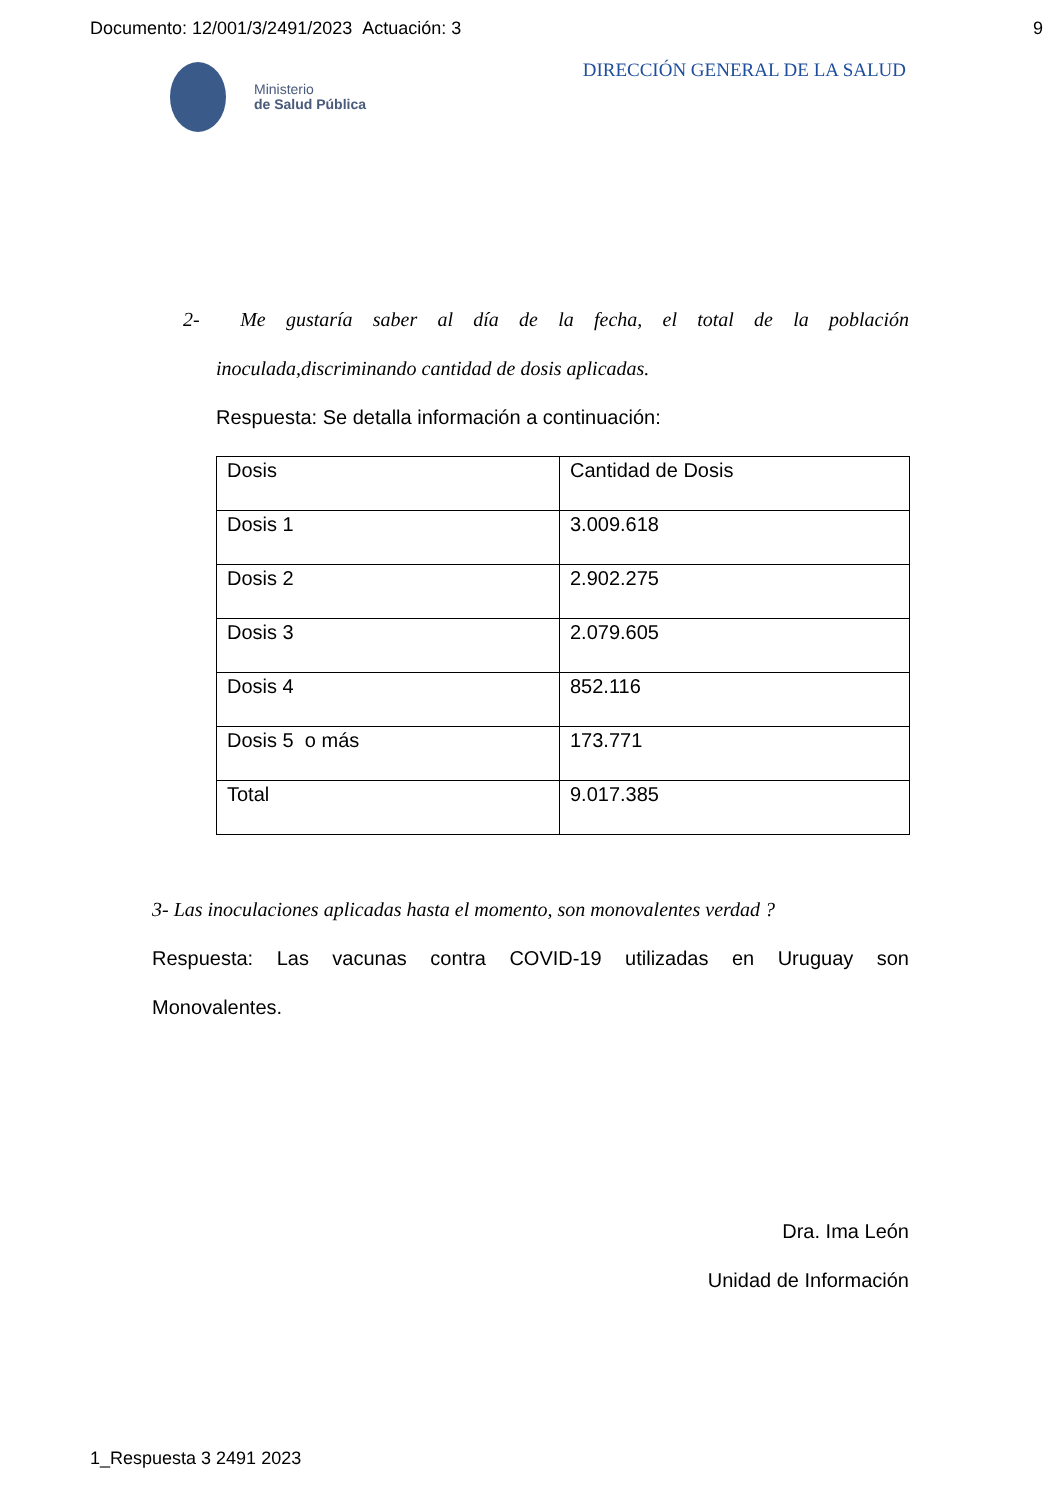Documento: 12/001/3/2491/2023 Actuación: 3 9
Ministerio
de Salud Pública
DIRECCIÓN GENERAL DE LA SALUD
2- Me gustaría saber al día de la fecha, el total de la población
inoculada,discriminando cantidad de dosis aplicadas.
Respuesta: Se detalla información a continuación:
| Dosis | Cantidad de Dosis |
| Dosis 1 | 3.009.618 |
| Dosis 2 | 2.902.275 |
| Dosis 3 | 2.079.605 |
| Dosis 4 | 852.116 |
| Dosis 5 o más | 173.771 |
| Total | 9.017.385 |
3- Las inoculaciones aplicadas hasta el momento, son monovalentes verdad ?
Respuesta: Las vacunas contra COVID-19 utilizadas en Uruguay son
Monovalentes.
Dra. Ima León
Unidad de Información
1_Respuesta 3 2491 2023